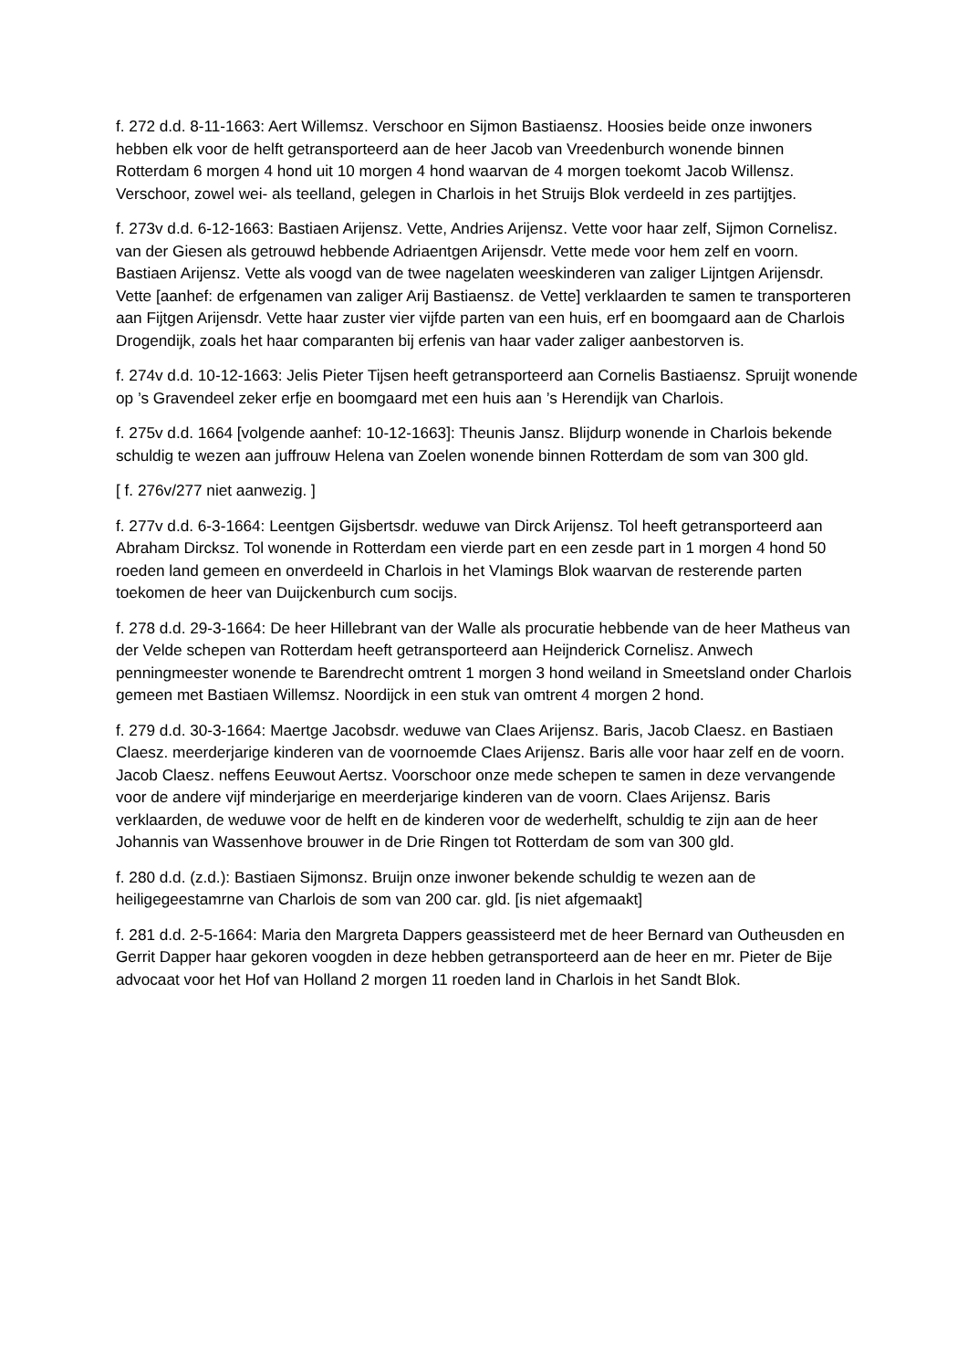f. 272 d.d. 8-11-1663: Aert Willemsz. Verschoor en Sijmon Bastiaensz. Hoosies beide onze inwoners hebben elk voor de helft getransporteerd aan de heer Jacob van Vreedenburch wonende binnen Rotterdam 6 morgen 4 hond uit 10 morgen 4 hond waarvan de 4 morgen toekomt Jacob Willensz. Verschoor, zowel wei- als teelland, gelegen in Charlois in het Struijs Blok verdeeld in zes partijtjes.
f. 273v d.d. 6-12-1663: Bastiaen Arijensz. Vette, Andries Arijensz. Vette voor haar zelf, Sijmon Cornelisz. van der Giesen als getrouwd hebbende Adriaentgen Arijensdr. Vette mede voor hem zelf en voorn. Bastiaen Arijensz. Vette als voogd van de twee nagelaten weeskinderen van zaliger Lijntgen Arijensdr. Vette [aanhef: de erfgenamen van zaliger Arij Bastiaensz. de Vette] verklaarden te samen te transporteren aan Fijtgen Arijensdr. Vette haar zuster vier vijfde parten van een huis, erf en boomgaard aan de Charlois Drogendijk, zoals het haar comparanten bij erfenis van haar vader zaliger aanbestorven is.
f. 274v d.d. 10-12-1663: Jelis Pieter Tijsen heeft getransporteerd aan Cornelis Bastiaensz. Spruijt wonende op ’s Gravendeel zeker erfje en boomgaard met een huis aan ’s Herendijk van Charlois.
f. 275v d.d. 1664 [volgende aanhef: 10-12-1663]: Theunis Jansz. Blijdurp wonende in Charlois bekende schuldig te wezen aan juffrouw Helena van Zoelen wonende binnen Rotterdam de som van 300 gld.
[ f. 276v/277 niet aanwezig. ]
f. 277v d.d. 6-3-1664: Leentgen Gijsbertsdr. weduwe van Dirck Arijensz. Tol heeft getransporteerd aan Abraham Dircksz. Tol wonende in Rotterdam een vierde part en een zesde part in 1 morgen 4 hond 50 roeden land gemeen en onverdeeld in Charlois in het Vlamings Blok waarvan de resterende parten toekomen de heer van Duijckenburch cum socijs.
f. 278 d.d. 29-3-1664: De heer Hillebrant van der Walle als procuratie hebbende van de heer Matheus van der Velde schepen van Rotterdam heeft getransporteerd aan Heijnderick Cornelisz. Anwech penningmeester wonende te Barendrecht omtrent 1 morgen 3 hond weiland in Smeetsland onder Charlois gemeen met Bastiaen Willemsz. Noordijck in een stuk van omtrent 4 morgen 2 hond.
f. 279 d.d. 30-3-1664: Maertge Jacobsdr. weduwe van Claes Arijensz. Baris, Jacob Claesz. en Bastiaen Claesz. meerderjarige kinderen van de voornoemde Claes Arijensz. Baris alle voor haar zelf en de voorn. Jacob Claesz. neffens Eeuwout Aertsz. Voorschoor onze mede schepen te samen in deze vervangende voor de andere vijf minderjarige en meerderjarige kinderen van de voorn. Claes Arijensz. Baris verklaarden, de weduwe voor de helft en de kinderen voor de wederhelft, schuldig te zijn aan de heer Johannis van Wassenhove brouwer in de Drie Ringen tot Rotterdam de som van 300 gld.
f. 280 d.d. (z.d.): Bastiaen Sijmonsz. Bruijn onze inwoner bekende schuldig te wezen aan de heiligegeestamrne van Charlois de som van 200 car. gld. [is niet afgemaakt]
f. 281 d.d. 2-5-1664: Maria den Margreta Dappers geassisteerd met de heer Bernard van Outheusden en Gerrit Dapper haar gekoren voogden in deze hebben getransporteerd aan de heer en mr. Pieter de Bije advocaat voor het Hof van Holland 2 morgen 11 roeden land in Charlois in het Sandt Blok.